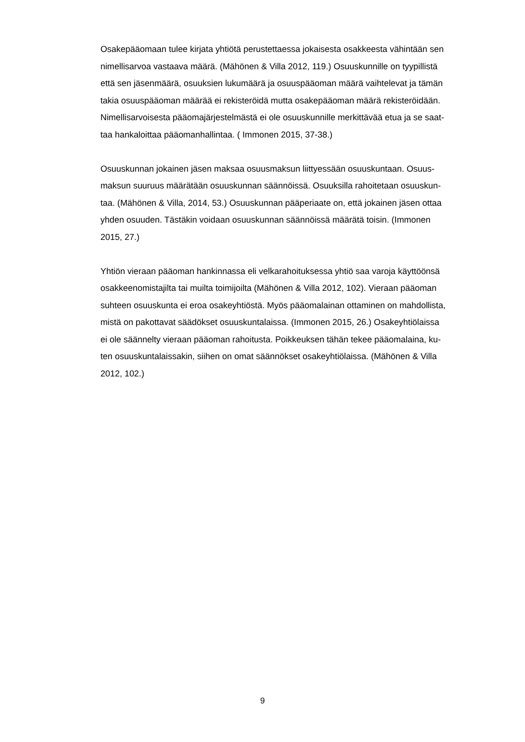Osakepääomaan tulee kirjata yhtiötä perustettaessa jokaisesta osakkeesta vähintään sen
nimellisarvoa vastaava määrä. (Mähönen & Villa 2012, 119.) Osuuskunnille on tyypillistä
että sen jäsenmäärä, osuuksien lukumäärä ja osuuspääoman määrä vaihtelevat ja tämän
takia osuuspääoman määrää ei rekisteröidä mutta osakepääoman määrä rekisteröidään.
Nimellisarvoisesta pääomajärjestelmästä ei ole osuuskunnille merkittävää etua ja se saat-
taa hankaloittaa pääomanhallintaa. ( Immonen 2015, 37-38.)
Osuuskunnan jokainen jäsen maksaa osuusmaksun liittyessään osuuskuntaan. Osuus-
maksun suuruus määrätään osuuskunnan säännöissä. Osuuksilla rahoitetaan osuuskun-
taa. (Mähönen & Villa, 2014, 53.) Osuuskunnan pääperiaate on, että jokainen jäsen ottaa
yhden osuuden. Tästäkin voidaan osuuskunnan säännöissä määrätä toisin. (Immonen
2015, 27.)
Yhtiön vieraan pääoman hankinnassa eli velkarahoituksessa yhtiö saa varoja käyttöönsä
osakkeenomistajilta tai muilta toimijoilta (Mähönen & Villa 2012, 102). Vieraan pääoman
suhteen osuuskunta ei eroa osakeyhtiöstä. Myös pääomalainan ottaminen on mahdollista,
mistä on pakottavat säädökset osuuskuntalaissa. (Immonen 2015, 26.) Osakeyhtiölaissa
ei ole säännelty vieraan pääoman rahoitusta. Poikkeuksen tähän tekee pääomalaina, ku-
ten osuuskuntalaissakin, siihen on omat säännökset osakeyhtiölaissa. (Mähönen & Villa
2012, 102.)
9